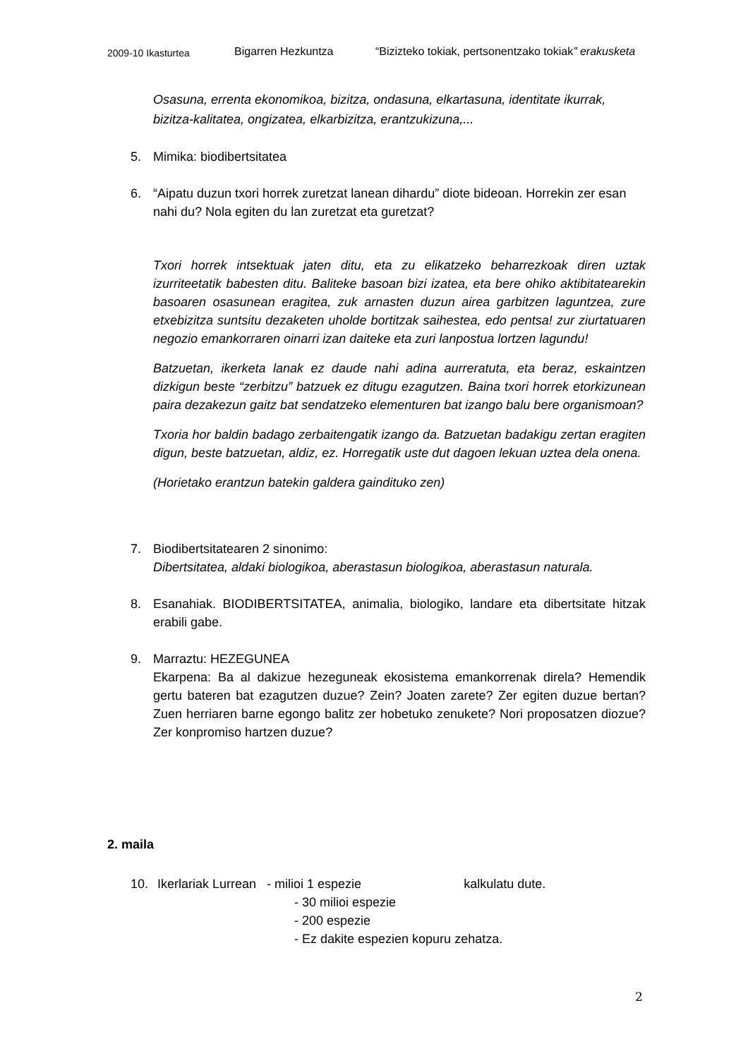2009-10 Ikasturtea Bigarren Hezkuntza “Bizizteko tokiak, pertsonentzako tokiak” erakusketa
Osasuna, errenta ekonomikoa, bizitza, ondasuna, elkartasuna, identitate ikurrak, bizitza-kalitatea, ongizatea, elkarbizitza, erantzukizuna,...
5. Mimika: biodibertsitatea
6. “Aipatu duzun txori horrek zuretzat lanean dihardu” diote bideoan. Horrekin zer esan nahi du? Nola egiten du lan zuretzat eta guretzat?
Txori horrek intsektuak jaten ditu, eta zu elikatzeko beharrezkoak diren uztak izurriteetatik babesten ditu. Baliteke basoan bizi izatea, eta bere ohiko aktibitatearekin basoaren osasunean eragitea, zuk arnasten duzun airea garbitzen laguntzea, zure etxebizitza suntsitu dezaketen uholde bortitzak saihestea, edo pentsa! zur ziurtatuaren negozio emankorraren oinarri izan daiteke eta zuri lanpostua lortzen lagundu!
Batzuetan, ikerketa lanak ez daude nahi adina aurreratuta, eta beraz, eskaintzen dizkigun beste “zerbitzu” batzuek ez ditugu ezagutzen. Baina txori horrek etorkizunean paira dezakezun gaitz bat sendatzeko elementuren bat izango balu bere organismoan?
Txoria hor baldin badago zerbaitengatik izango da. Batzuetan badakigu zertan eragiten digun, beste batzuetan, aldiz, ez. Horregatik uste dut dagoen lekuan uztea dela onena.
(Horietako erantzun batekin galdera gaindituko zen)
7. Biodibertsitatearen 2 sinonimo:
Dibertsitatea, aldaki biologikoa, aberastasun biologikoa, aberastasun naturala.
8. Esanahiak. BIODIBERTSITATEA, animalia, biologiko, landare eta dibertsitate hitzak erabili gabe.
9. Marraztu: HEZEGUNEA
Ekarpena: Ba al dakizue hezeguneak ekosistema emankorrenak direla? Hemendik gertu bateren bat ezagutzen duzue? Zein? Joaten zarete? Zer egiten duzue bertan? Zuen herriaren barne egongo balitz zer hobetuko zenukete? Nori proposatzen diozue? Zer konpromiso hartzen duzue?
2. maila
10. Ikerlariak Lurrean - milioi 1 espezie kalkulatu dute.
- 30 milioi espezie
- 200 espezie
- Ez dakite espezien kopuru zehatza.
2